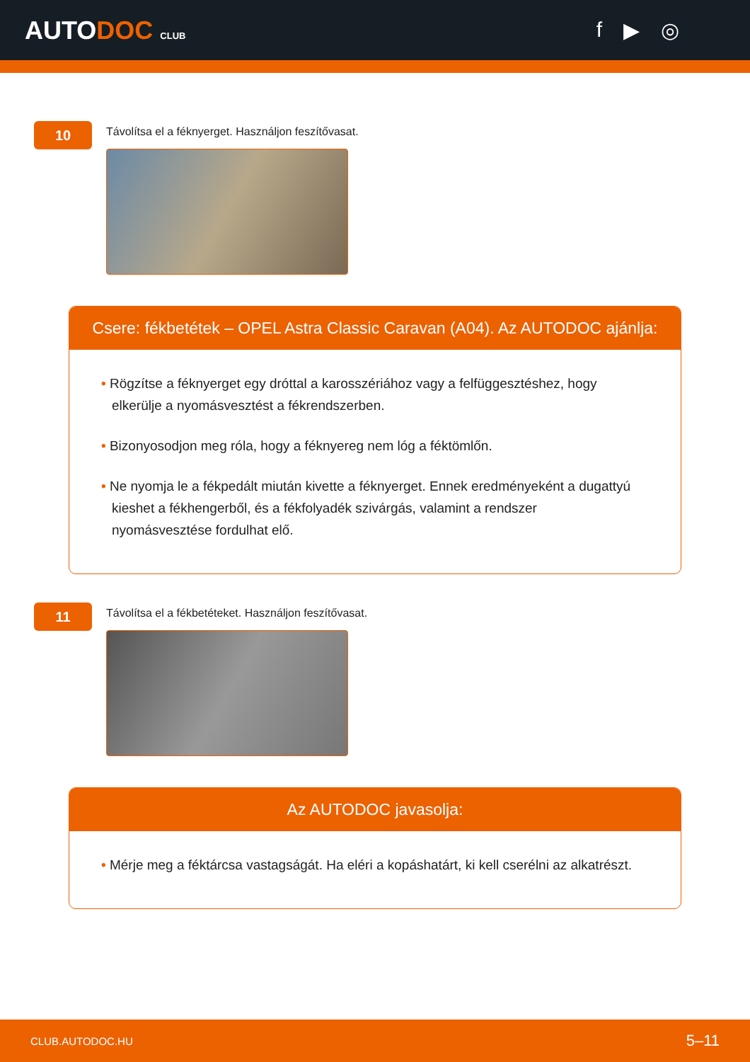AUTODOC CLUB
f ▶ ◎
10
Távolítsa el a féknyerget. Használjon feszítővasat.
Csere: fékbetétek – OPEL Astra Classic Caravan (A04). Az AUTODOC ajánlja:
• Rögzítse a féknyerget egy dróttal a karosszériához vagy a felfüggesztéshez, hogy elkerülje a nyomásvesztést a fékrendszerben.
• Bizonyosodjon meg róla, hogy a féknyereg nem lóg a féktömlőn.
• Ne nyomja le a fékpedált miután kivette a féknyerget. Ennek eredményeként a dugattyú kieshet a fékhengerből, és a fékfolyadék szivárgás, valamint a rendszer nyomásvesztése fordulhat elő.
11
Távolítsa el a fékbetéteket. Használjon feszítővasat.
Az AUTODOC javasolja:
• Mérje meg a féktárcsa vastagságát. Ha eléri a kopáshatárt, ki kell cserélni az alkatrészt.
CLUB.AUTODOC.HU 5–11